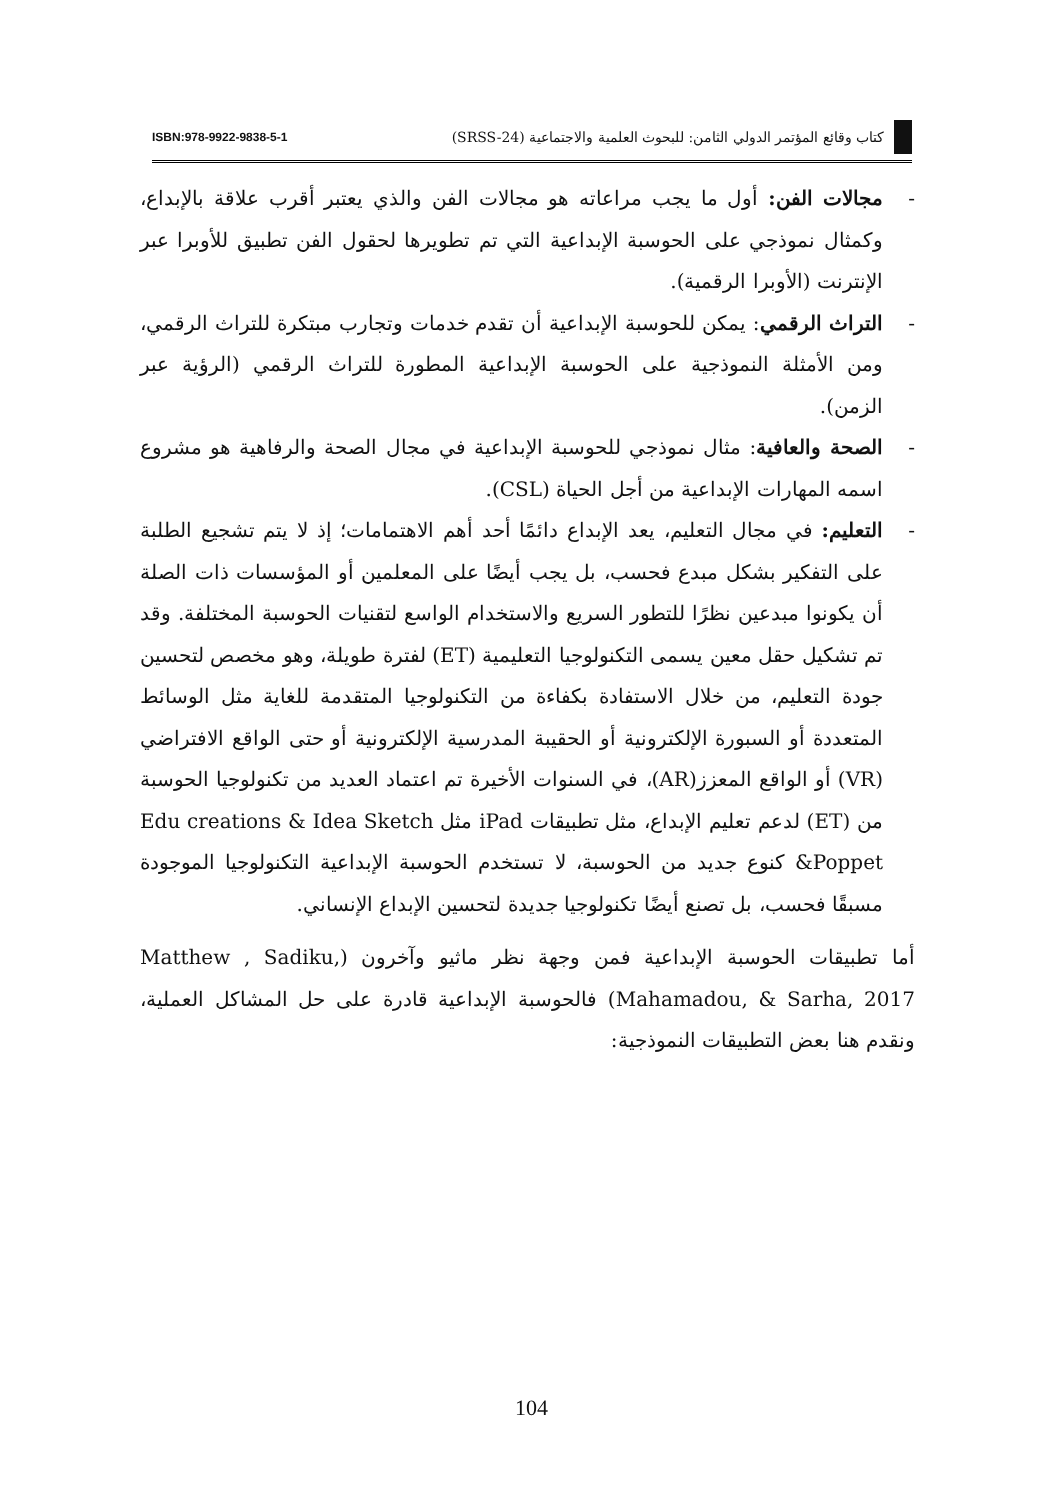كتاب وقائع المؤتمر الدولي الثامن: للبحوث العلمية والاجتماعية (SRSS-24)
ISBN:978-9922-9838-5-1
- مجالات الفن: أول ما يجب مراعاته هو مجالات الفن والذي يعتبر أقرب علاقة بالإبداع، وكمثال نموذجي على الحوسبة الإبداعية التي تم تطويرها لحقول الفن تطبيق للأوبرا عبر الإنترنت (الأوبرا الرقمية).
- التراث الرقمي: يمكن للحوسبة الإبداعية أن تقدم خدمات وتجارب مبتكرة للتراث الرقمي، ومن الأمثلة النموذجية على الحوسبة الإبداعية المطورة للتراث الرقمي (الرؤية عبر الزمن).
- الصحة والعافية: مثال نموذجي للحوسبة الإبداعية في مجال الصحة والرفاهية هو مشروع اسمه المهارات الإبداعية من أجل الحياة (CSL).
- التعليم: في مجال التعليم، يعد الإبداع دائمًا أحد أهم الاهتمامات؛ إذ لا يتم تشجيع الطلبة على التفكير بشكل مبدع فحسب، بل يجب أيضًا على المعلمين أو المؤسسات ذات الصلة أن يكونوا مبدعين نظرًا للتطور السريع والاستخدام الواسع لتقنيات الحوسبة المختلفة. وقد تم تشكيل حقل معين يسمى التكنولوجيا التعليمية (ET) لفترة طويلة، وهو مخصص لتحسين جودة التعليم، من خلال الاستفادة بكفاءة من التكنولوجيا المتقدمة للغاية مثل الوسائط المتعددة أو السبورة الإلكترونية أو الحقيبة المدرسية الإلكترونية أو حتى الواقع الافتراضي (VR) أو الواقع المعزز(AR)، في السنوات الأخيرة تم اعتماد العديد من تكنولوجيا الحوسبة من (ET) لدعم تعليم الإبداع، مثل تطبيقات iPad مثل Edu creations & Idea Sketch &Poppet كنوع جديد من الحوسبة، لا تستخدم الحوسبة الإبداعية التكنولوجيا الموجودة مسبقًا فحسب، بل تصنع أيضًا تكنولوجيا جديدة لتحسين الإبداع الإنساني.
أما تطبيقات الحوسبة الإبداعية فمن وجهة نظر ماثيو وآخرون (Matthew , Sadiku, Mahamadou, & Sarha, 2017) فالحوسبة الإبداعية قادرة على حل المشاكل العملية، ونقدم هنا بعض التطبيقات النموذجية:
104